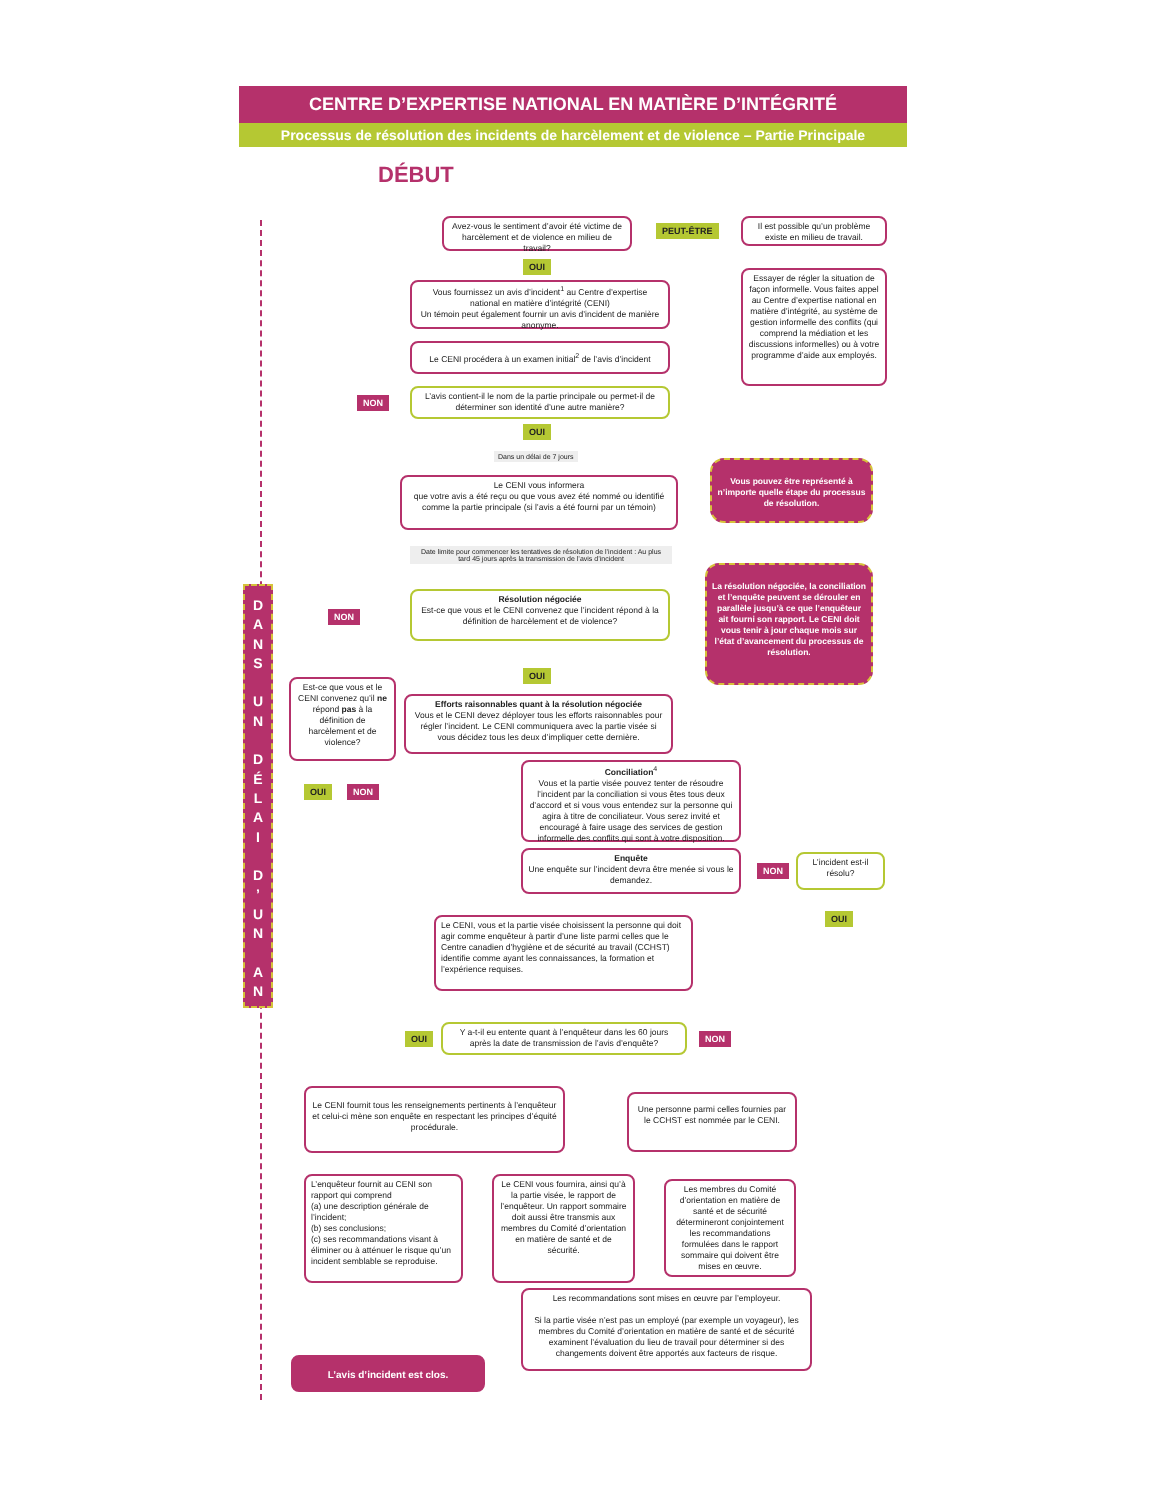CENTRE D’EXPERTISE NATIONAL EN MATIÈRE D’INTÉGRITÉ
Processus de résolution des incidents de harcèlement et de violence – Partie Principale
DÉBUT
D
A
N
S
U
N
D
É
L
A
I
D
’
U
N
A
N
Avez-vous le sentiment d’avoir été victime de harcèlement et de violence en milieu de travail?
PEUT-ÊTRE
Il est possible qu’un problème existe en milieu de travail.
OUI
Essayer de régler la situation de façon informelle. Vous faites appel au Centre d’expertise national en matière d’intégrité, au système de gestion informelle des conflits (qui comprend la médiation et les discussions informelles) ou à votre programme d’aide aux employés.
Vous fournissez un avis d’incident<sup>1</sup> au Centre d’expertise national en matière d’intégrité (CENI)
Un témoin peut également fournir un avis d’incident de manière anonyme.
Le CENI procédera à un examen initial<sup>2</sup> de l’avis d’incident
NON
L’avis contient-il le nom de la partie principale ou permet-il de déterminer son identité d’une autre manière?
OUI
Dans un délai de 7 jours
Le CENI vous informera
que votre avis a été reçu ou que vous avez été nommé ou identifié comme la partie principale (si l’avis a été fourni par un témoin)
Vous pouvez être représenté à n’importe quelle étape du processus de résolution.
Date limite pour commencer les tentatives de résolution de l’incident : Au plus tard 45 jours après la transmission de l’avis d’incident
Résolution négociée
Est-ce que vous et le CENI convenez que l’incident répond à la définition de harcèlement et de violence?
La résolution négociée, la conciliation et l’enquête peuvent se dérouler en parallèle jusqu’à ce que l’enquêteur ait fourni son rapport. Le CENI doit vous tenir à jour chaque mois sur l’état d’avancement du processus de résolution.
NON
OUI
Est-ce que vous et le CENI convenez qu’il ne répond pas à la définition de harcèlement et de violence?
Efforts raisonnables quant à la résolution négociée
Vous et le CENI devez déployer tous les efforts raisonnables pour régler l’incident. Le CENI communiquera avec la partie visée si vous décidez tous les deux d’impliquer cette dernière.
OUI NON
Conciliation<sup>4</sup>
Vous et la partie visée pouvez tenter de résoudre l’incident par la conciliation si vous êtes tous deux d’accord et si vous vous entendez sur la personne qui agira à titre de conciliateur. Vous serez invité et encouragé à faire usage des services de gestion informelle des conflits qui sont à votre disposition.
Enquête
Une enquête sur l’incident devra être menée si vous le demandez.
NON
L’incident est-il résolu?
OUI
Le CENI, vous et la partie visée choisissent la personne qui doit agir comme enquêteur à partir d’une liste parmi celles que le Centre canadien d’hygiène et de sécurité au travail (CCHST) identifie comme ayant les connaissances, la formation et l’expérience requises.
OUI
Y a-t-il eu entente quant à l’enquêteur dans les 60 jours après la date de transmission de l’avis d’enquête?
NON
Le CENI fournit tous les renseignements pertinents à l’enquêteur et celui-ci mène son enquête en respectant les principes d’équité procédurale.
Une personne parmi celles fournies par le CCHST est nommée par le CENI.
L’enquêteur fournit au CENI son rapport qui comprend
(a) une description générale de l’incident;
(b) ses conclusions;
(c) ses recommandations visant à éliminer ou à atténuer le risque qu’un incident semblable se reproduise.
Le CENI vous fournira, ainsi qu’à la partie visée, le rapport de l’enquêteur. Un rapport sommaire doit aussi être transmis aux membres du Comité d’orientation en matière de santé et de sécurité.
Les membres du Comité d’orientation en matière de santé et de sécurité détermineront conjointement les recommandations formulées dans le rapport sommaire qui doivent être mises en œuvre.
Les recommandations sont mises en œuvre par l’employeur.
Si la partie visée n’est pas un employé (par exemple un voyageur), les membres du Comité d’orientation en matière de santé et de sécurité examinent l’évaluation du lieu de travail pour déterminer si des changements doivent être apportés aux facteurs de risque.
L’avis d’incident est clos.